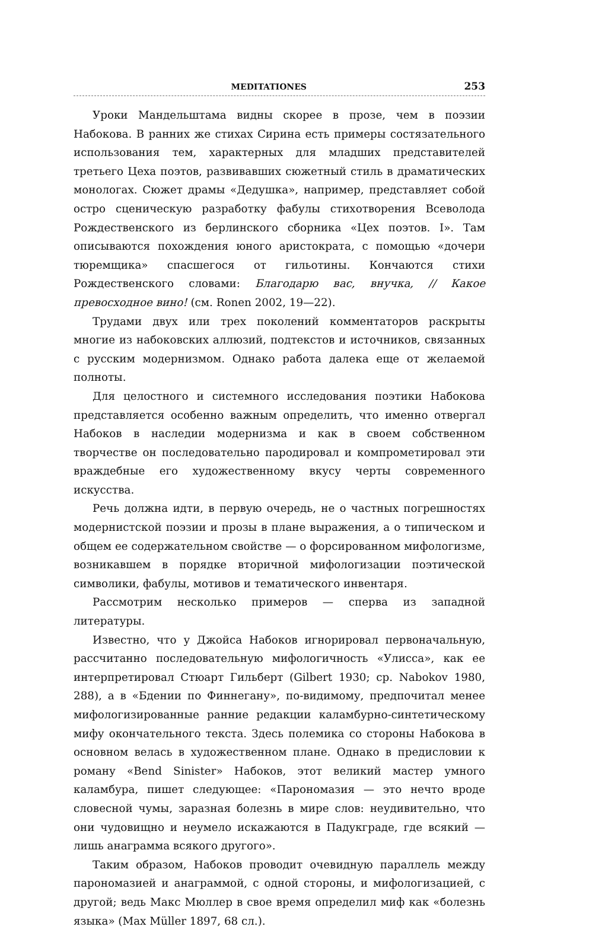MEDITATIONES 253
Уроки Мандельштама видны скорее в прозе, чем в поэзии Набокова. В ранних же стихах Сирина есть примеры состязательного использования тем, характерных для младших представителей третьего Цеха поэтов, развивавших сюжетный стиль в драматических монологах. Сюжет драмы «Дедушка», например, представляет собой остро сценическую разработку фабулы стихотворения Всеволода Рождественского из берлинского сборника «Цех поэтов. I». Там описываются похождения юного аристократа, с помощью «дочери тюремщика» спасшегося от гильотины. Кончаются стихи Рождественского словами: Благодарю вас, внучка, // Какое превосходное вино! (см. Ronen 2002, 19—22).
Трудами двух или трех поколений комментаторов раскрыты многие из набоковских аллюзий, подтекстов и источников, связанных с русским модернизмом. Однако работа далека еще от желаемой полноты.
Для целостного и системного исследования поэтики Набокова представляется особенно важным определить, что именно отвергал Набоков в наследии модернизма и как в своем собственном творчестве он последовательно пародировал и компрометировал эти враждебные его художественному вкусу черты современного искусства.
Речь должна идти, в первую очередь, не о частных погрешностях модернистской поэзии и прозы в плане выражения, а о типическом и общем ее содержательном свойстве — о форсированном мифологизме, возникавшем в порядке вторичной мифологизации поэтической символики, фабулы, мотивов и тематического инвентаря.
Рассмотрим несколько примеров — сперва из западной литературы.
Известно, что у Джойса Набоков игнорировал первоначальную, рассчитанно последовательную мифологичность «Улисса», как ее интерпретировал Стюарт Гильберт (Gilbert 1930; ср. Nabokov 1980, 288), а в «Бдении по Финнегану», по-видимому, предпочитал менее мифологизированные ранние редакции каламбурно-синтетическому мифу окончательного текста. Здесь полемика со стороны Набокова в основном велась в художественном плане. Однако в предисловии к роману «Bend Sinister» Набоков, этот великий мастер умного каламбура, пишет следующее: «Парономазия — это нечто вроде словесной чумы, заразная болезнь в мире слов: неудивительно, что они чудовищно и неумело искажаются в Падукграде, где всякий — лишь анаграмма всякого другого».
Таким образом, Набоков проводит очевидную параллель между парономазией и анаграммой, с одной стороны, и мифологизацией, с другой; ведь Макс Мюллер в свое время определил миф как «болезнь языка» (Max Müller 1897, 68 сл.).